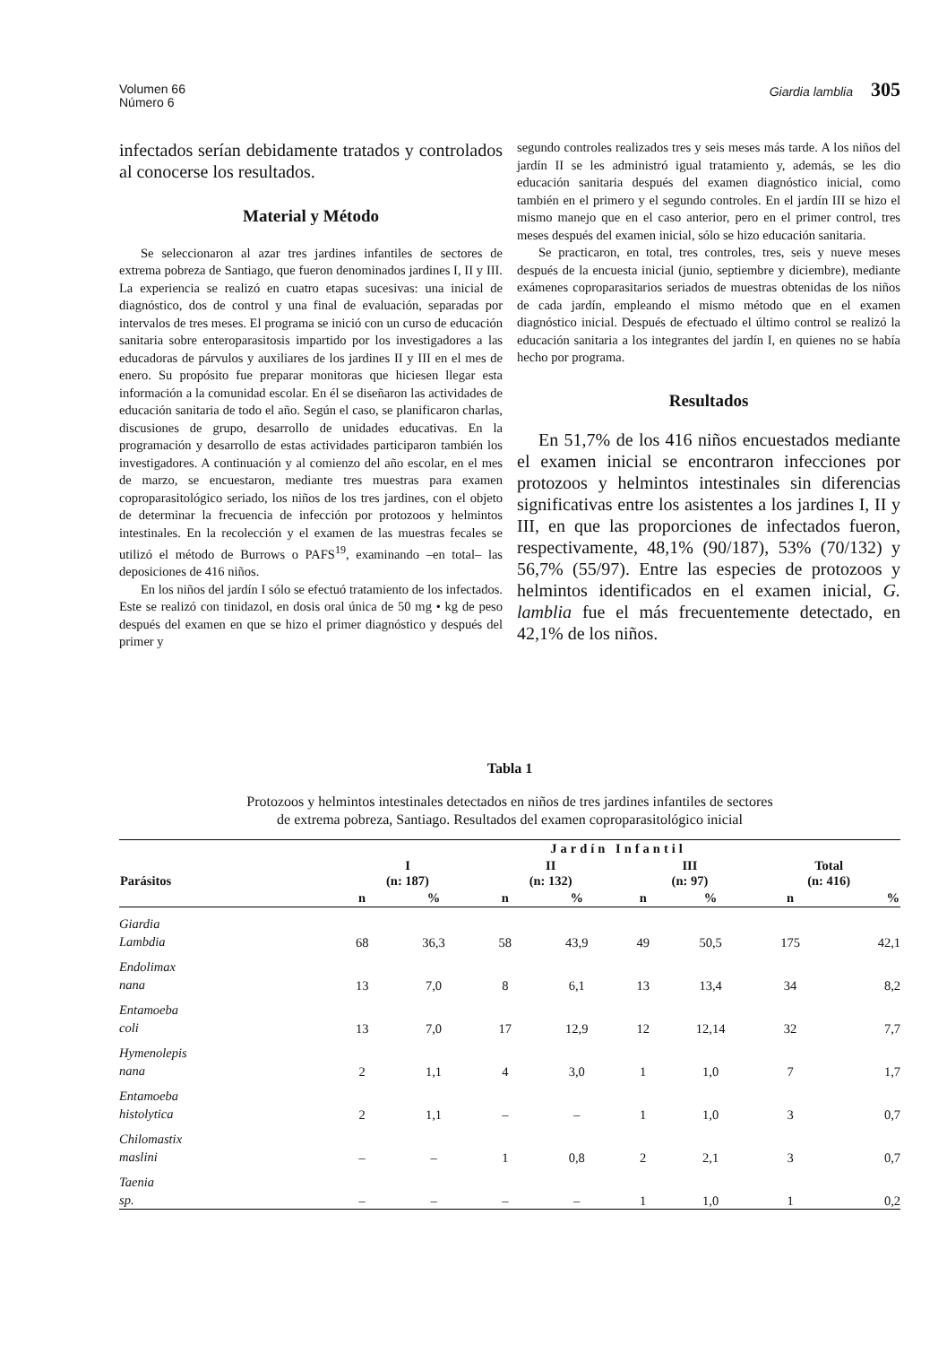Volumen 66
Número 6
Giardia lamblia 305
infectados serían debidamente tratados y controlados al conocerse los resultados.
Material y Método
Se seleccionaron al azar tres jardines infantiles de sectores de extrema pobreza de Santiago, que fueron denominados jardines I, II y III. La experiencia se realizó en cuatro etapas sucesivas: una inicial de diagnóstico, dos de control y una final de evaluación, separadas por intervalos de tres meses. El programa se inició con un curso de educación sanitaria sobre enteroparasitosis impartido por los investigadores a las educadoras de párvulos y auxiliares de los jardines II y III en el mes de enero. Su propósito fue preparar monitoras que hiciesen llegar esta información a la comunidad escolar. En él se diseñaron las actividades de educación sanitaria de todo el año. Según el caso, se planificaron charlas, discusiones de grupo, desarrollo de unidades educativas. En la programación y desarrollo de estas actividades participaron también los investigadores. A continuación y al comienzo del año escolar, en el mes de marzo, se encuestaron, mediante tres muestras para examen coproparasitológico seriado, los niños de los tres jardines, con el objeto de determinar la frecuencia de infección por protozoos y helmintos intestinales. En la recolección y el examen de las muestras fecales se utilizó el método de Burrows o PAFS<sup>19</sup>, examinando –en total– las deposiciones de 416 niños.
En los niños del jardín I sólo se efectuó tratamiento de los infectados. Este se realizó con tinidazol, en dosis oral única de 50 mg • kg de peso después del examen en que se hizo el primer diagnóstico y después del primer y
segundo controles realizados tres y seis meses más tarde. A los niños del jardín II se les administró igual tratamiento y, además, se les dio educación sanitaria después del examen diagnóstico inicial, como también en el primero y el segundo controles. En el jardín III se hizo el mismo manejo que en el caso anterior, pero en el primer control, tres meses después del examen inicial, sólo se hizo educación sanitaria.
Se practicaron, en total, tres controles, tres, seis y nueve meses después de la encuesta inicial (junio, septiembre y diciembre), mediante exámenes coproparasitarios seriados de muestras obtenidas de los niños de cada jardín, empleando el mismo método que en el examen diagnóstico inicial. Después de efectuado el último control se realizó la educación sanitaria a los integrantes del jardín I, en quienes no se había hecho por programa.
Resultados
En 51,7% de los 416 niños encuestados mediante el examen inicial se encontraron infecciones por protozoos y helmintos intestinales sin diferencias significativas entre los asistentes a los jardines I, II y III, en que las proporciones de infectados fueron, respectivamente, 48,1% (90/187), 53% (70/132) y 56,7% (55/97). Entre las especies de protozoos y helmintos identificados en el examen inicial, G. lamblia fue el más frecuentemente detectado, en 42,1% de los niños.
Tabla 1
Protozoos y helmintos intestinales detectados en niños de tres jardines infantiles de sectores
de extrema pobreza, Santiago. Resultados del examen coproparasitológico inicial
| Parásitos | Jardín Infantil | | | | | | | |
| --- | --- | --- | --- | --- | --- | --- | --- | --- |
| | I (n: 187) | | II (n: 132) | | III (n: 97) | | Total (n: 416) | |
| | n | % | n | % | n | % | n | % |
| Giardia Lambdia | 68 | 36,3 | 58 | 43,9 | 49 | 50,5 | 175 | 42,1 |
| Endolimax nana | 13 | 7,0 | 8 | 6,1 | 13 | 13,4 | 34 | 8,2 |
| Entamoeba coli | 13 | 7,0 | 17 | 12,9 | 12 | 12,14 | 32 | 7,7 |
| Hymenolepis nana | 2 | 1,1 | 4 | 3,0 | 1 | 1,0 | 7 | 1,7 |
| Entamoeba histolytica | 2 | 1,1 | – | – | 1 | 1,0 | 3 | 0,7 |
| Chilomastix maslini | – | – | 1 | 0,8 | 2 | 2,1 | 3 | 0,7 |
| Taenia sp. | – | – | – | – | 1 | 1,0 | 1 | 0,2 |